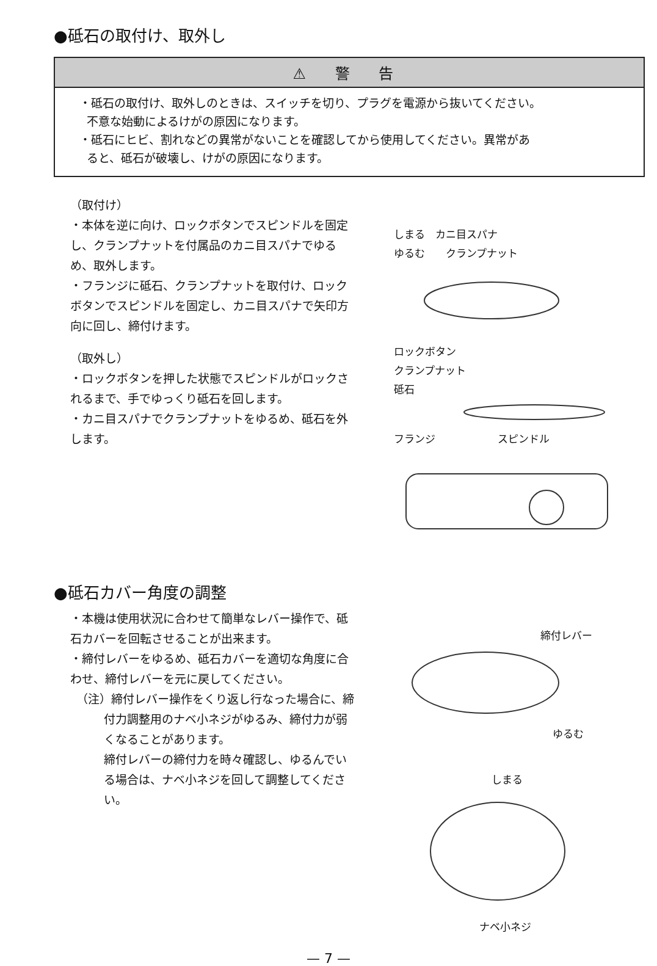●砥石の取付け、取外し
⚠ 警 告
・砥石の取付け、取外しのときは、スイッチを切り、プラグを電源から抜いてください。
不意な始動によるけがの原因になります。
・砥石にヒビ、割れなどの異常がないことを確認してから使用してください。異常があ
ると、砥石が破壊し、けがの原因になります。
（取付け）
・本体を逆に向け、ロックボタンでスピンドルを固定し、クランプナットを付属品のカニ目スパナでゆるめ、取外します。
・フランジに砥石、クランプナットを取付け、ロックボタンでスピンドルを固定し、カニ目スパナで矢印方向に回し、締付けます。
（取外し）
・ロックボタンを押した状態でスピンドルがロックされるまで、手でゆっくり砥石を回します。
・カニ目スパナでクランプナットをゆるめ、砥石を外します。
しまる　カニ目スパナ
ゆるむ　　クランプナット
ロックボタン
クランプナット
砥石
フランジ　　　　　　スピンドル
●砥石カバー角度の調整
・本機は使用状況に合わせて簡単なレバー操作で、砥石カバーを回転させることが出来ます。
・締付レバーをゆるめ、砥石カバーを適切な角度に合わせ、締付レバーを元に戻してください。
（注）締付レバー操作をくり返し行なった場合に、締付力調整用のナベ小ネジがゆるみ、締付力が弱くなることがあります。
締付レバーの締付力を時々確認し、ゆるんでいる場合は、ナベ小ネジを回して調整してください。
締付レバー
ゆるむ
しまる
ナベ小ネジ
— 7 —